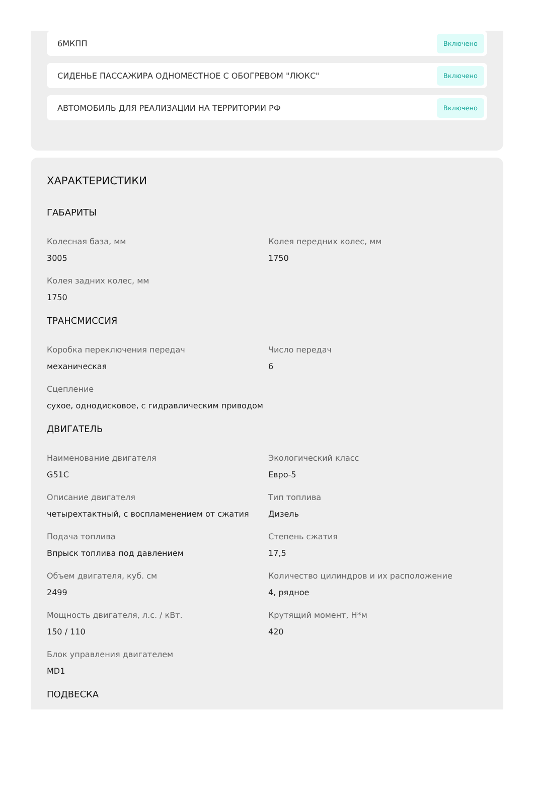6МКПП Включено
СИДЕНЬЕ ПАССАЖИРА ОДНОМЕСТНОЕ С ОБОГРЕВОМ "ЛЮКС" Включено
АВТОМОБИЛЬ ДЛЯ РЕАЛИЗАЦИИ НА ТЕРРИТОРИИ РФ Включено
ХАРАКТЕРИСТИКИ
ГАБАРИТЫ
Колесная база, мм
3005
Колея передних колес, мм
1750
Колея задних колес, мм
1750
ТРАНСМИССИЯ
Коробка переключения передач
механическая
Число передач
6
Сцепление
сухое, однодисковое, с гидравлическим приводом
ДВИГАТЕЛЬ
Наименование двигателя
G51C
Экологический класс
Евро-5
Описание двигателя
четырехтактный, с воспламенением от сжатия
Тип топлива
Дизель
Подача топлива
Впрыск топлива под давлением
Степень сжатия
17,5
Объем двигателя, куб. см
2499
Количество цилиндров и их расположение
4, рядное
Мощность двигателя, л.с. / кВт.
150 / 110
Крутящий момент, Н*м
420
Блок управления двигателем
MD1
ПОДВЕСКА